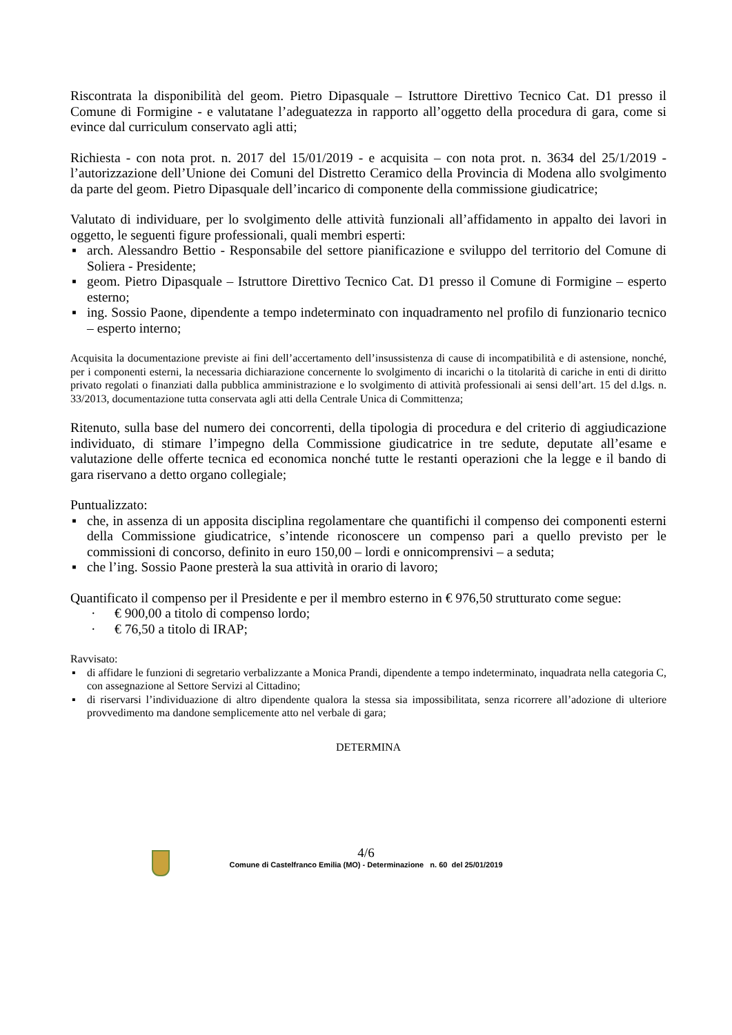Riscontrata la disponibilità del geom. Pietro Dipasquale – Istruttore Direttivo Tecnico Cat. D1 presso il Comune di Formigine - e valutatane l’adeguatezza in rapporto all’oggetto della procedura di gara, come si evince dal curriculum conservato agli atti;
Richiesta - con nota prot. n. 2017 del 15/01/2019 - e acquisita – con nota prot. n. 3634 del 25/1/2019 - l’autorizzazione dell’Unione dei Comuni del Distretto Ceramico della Provincia di Modena allo svolgimento da parte del geom. Pietro Dipasquale dell’incarico di componente della commissione giudicatrice;
Valutato di individuare, per lo svolgimento delle attività funzionali all’affidamento in appalto dei lavori in oggetto, le seguenti figure professionali, quali membri esperti:
▪ arch. Alessandro Bettio - Responsabile del settore pianificazione e sviluppo del territorio del Comune di Soliera - Presidente;
▪ geom. Pietro Dipasquale – Istruttore Direttivo Tecnico Cat. D1 presso il Comune di Formigine – esperto esterno;
▪ ing. Sossio Paone, dipendente a tempo indeterminato con inquadramento nel profilo di funzionario tecnico – esperto interno;
Acquisita la documentazione previste ai fini dell’accertamento dell’insussistenza di cause di incompatibilità e di astensione, nonché, per i componenti esterni, la necessaria dichiarazione concernente lo svolgimento di incarichi o la titolarità di cariche in enti di diritto privato regolati o finanziati dalla pubblica amministrazione e lo svolgimento di attività professionali ai sensi dell’art. 15 del d.lgs. n. 33/2013, documentazione tutta conservata agli atti della Centrale Unica di Committenza;
Ritenuto, sulla base del numero dei concorrenti, della tipologia di procedura e del criterio di aggiudicazione individuato, di stimare l’impegno della Commissione giudicatrice in tre sedute, deputate all’esame e valutazione delle offerte tecnica ed economica nonché tutte le restanti operazioni che la legge e il bando di gara riservano a detto organo collegiale;
Puntualizzato:
▪ che, in assenza di un apposita disciplina regolamentare che quantifichi il compenso dei componenti esterni della Commissione giudicatrice, s’intende riconoscere un compenso pari a quello previsto per le commissioni di concorso, definito in euro 150,00 – lordi e onnicomprensivi – a seduta;
▪ che l’ing. Sossio Paone presterà la sua attività in orario di lavoro;
Quantificato il compenso per il Presidente e per il membro esterno in € 976,50 strutturato come segue:
· € 900,00 a titolo di compenso lordo;
· € 76,50 a titolo di IRAP;
Ravvisato:
▪ di affidare le funzioni di segretario verbalizzante a Monica Prandi, dipendente a tempo indeterminato, inquadrata nella categoria C, con assegnazione al Settore Servizi al Cittadino;
▪ di riservarsi l’individuazione di altro dipendente qualora la stessa sia impossibilitata, senza ricorrere all’adozione di ulteriore provvedimento ma dandone semplicemente atto nel verbale di gara;
DETERMINA
4/6
Comune di Castelfranco Emilia (MO) - Determinazione n. 60 del 25/01/2019